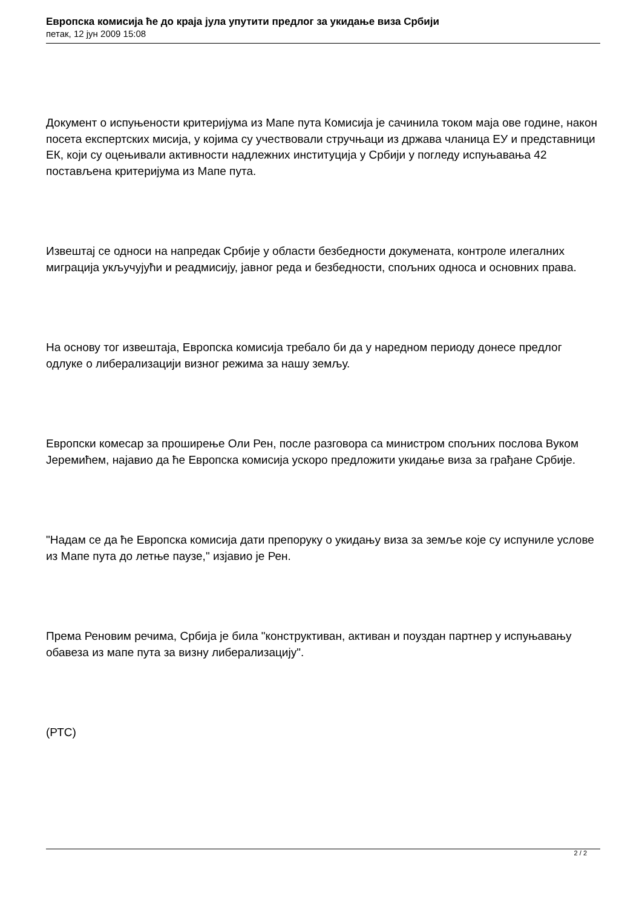Европска комисија ће до краја јула упутити предлог за укидање виза Србији
петак, 12 јун 2009 15:08
Документ о испуњености критеријума из Мапе пута Комисија је сачинила током маја ове године, након посета експертских мисија, у којима су учествовали стручњаци из држава чланица ЕУ и представници ЕК, који су оцењивали активности надлежних институција у Србији у погледу испуњавања 42 постављена критеријума из Мапе пута.
Извештај се односи на напредак Србије у области безбедности докумената, контроле илегалних миграција укључујући и реадмисију, јавног реда и безбедности, спољних односа и основних права.
На основу тог извештаја, Европска комисија требало би да у наредном периоду донесе предлог одлуке о либерализацији визног режима за нашу земљу.
Европски комесар за проширење Оли Рен, после разговора са министром спољних послова Вуком Јеремићем, најавио да ће Европска комисија ускоро предложити укидање виза за грађане Србије.
"Надам се да ће Европска комисија дати препоруку о укидању виза за земље које су испуниле услове из Мапе пута до летње паузе," изјавио је Рен.
Према Реновим речима, Србија је била "конструктиван, активан и поуздан партнер у испуњавању обавеза из мапе пута за визну либерализацију".
(РТС)
2 / 2